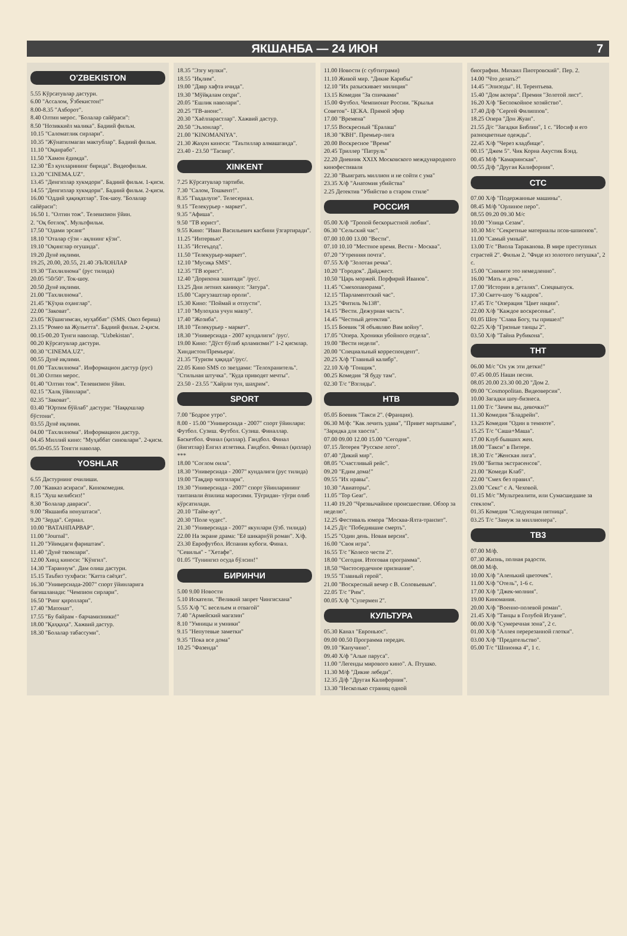ЯКШАНБА — 24 ИЮН 7
O'ZBEKISTON
5.55 Кўрсатувлар дастури.
6.00 "Ассалом, Ўзбекистон!"
8.00-8.35 "Ахборот".
8.40 Олтин мерос. "Болалар сайёраси":
8.50 "Нозиккиёл малика". Бадиий фильм.
10.15 "Саломатлик сирлари".
10.35 "Жўнатилмаган мактублар". Бадиий фильм.
11.10 "Оқанрабо".
11.50 "Хамон ёдимда".
12.30 "Ёз кунларининг бирида". Видеофильм.
13.20 "CINEMA.UZ".
13.45 "Денгизлар хукмдори". Бадиий фильм. 1-қисм.
14.55 "Денгизлар хукмдори". Бадиий фильм. 2-қисм.
16.00 "Оддий ҳақиқатлар". Ток-шоу. "Болалар сайёраси":
16.50 1. "Олтин тож". Телевизион ўйин.
2. "Оқ ботлоқ". Мультфильм.
17.50 "Одами эрсанг"
18.10 "Оталар сўзи - ақлнинг кўзи".
19.10 "Оқинглар огушида".
19.20 Дунё иқлими.
19.25, 20.00, 20.55, 21.40 ЭЪЛОНЛАР
19.30 "Тахлилнома" (рус тилида)
20.05 "50/50". Ток-шоу.
20.50 Дунё иқлими.
21.00 "Тахлилнома".
21.45 "Кўҳна оҳанглар".
22.00 "Заковат".
23.05 "Кўшигимсан, муҳаббат" (SMS. Овоз бериш)
23.15 "Ромео ва Жульетта". Бадиий фильм. 2-қисм.
00.15-00.20 Тунги наволар. "Uzbekistan".
00.20 Кўрсатувлар дастури.
00.30 "CINEMA.UZ".
00.55 Дунё иқлими.
01.00 "Тахлилнома". Информацион дастур (рус)
01.30 Олтин мерос.
01.40 "Олтин тож". Телевизион ўйин.
02.15 "Халқ ўйинлари".
02.35 "Заковат".
03.40 "Юртим бўйлаб" дастури: "Наққошлар бўстони".
03.55 Дунё иқлими.
04.00 "Тахлилнома". Информацион дастур.
04.45 Миллий кино: "Муҳаббат синовлари". 2-қисм.
05.50-05.55 Тонгги наволар.
YOSHLAR
6.55 Дастурнинг очилиши.
7.00 "Кавказ асираси". Кинокомедия.
8.15 "Хуш келибсиз!"
8.30 "Болалар давраси".
9.00 "Якшанба нонуштаси".
9.20 "Зерда". Сериал.
10.00 "ВАТАНПАРВАР".
11.00 "Journal".
11.20 "Уйимдаги фариштам".
11.40 "Дунё твомлари".
12.00 Хинд киноси: "Кўнгил".
14.30 "Тараннум". Дам олиш дастури.
15.15 Таъбиз тухфаси: "Катта саёҳат".
16.30 "Универсиада-2007" спорт ўйинларига бағишланади: "Чемпион сирлари".
16.50 "Ринг қироллари".
17.40 "Матонат".
17.55 "Бу байрам - барчамизники!"
18.00 "Қаҳқаҳа". Хажвий дастур.
18.30 "Болалар табассуми".
18.35 "Эзгу мулки".
18.55 "Иқлим".
19.00 "Давр хафта ичида".
19.30 "Мўйқалам сеҳри".
20.05 "Ешлик наволари".
20.25 "ТВ-анонс".
20.30 "Хаёлпарастлар". Хажвий дастур.
20.50 "Эълонлар".
21.00 "KINOMANIYA".
21.30 Жаҳон киноси: "Таътиллар алмашганда".
23.40 - 23.50 "Тасвир".
XINKENT
7.25 Кўрсатувлар тартиби.
7.30 "Салом, Тошкент!".
8.35 "Гвадалупе". Телесериал.
9.15 "Телекурьер - маркет".
9.35 "Афиша".
9.50 "ТВ юрист".
9.55 Кино: "Иван Васильевич касбини ўзгартиради".
11.25 "Интервью".
11.35 "Истеъдод".
11.50 "Телекурьер-маркет".
12.10 "Мусиқа SMS".
12.35 "ТВ юрист".
12.40 "Дорихона эшитади" /рус/.
13.25 Дни летних каникул: "Затура".
15.00 "Саргузаштлар ороли".
15.30 Кино: "Поймай и отпусти".
17.10 "Мулоҳаза учун мавзу".
17.40 "Жозиба".
18.10 "Телекурьер - маркет".
18.30 "Универсиада - 2007 кундалиги" /рус/.
19.00 Кино: "Дўст бўлиб қоламизми?" 1-2 қисмлар. Хиндистон/Премьера/.
21.35 "Туризм ҳақида"/рус/.
22.05 Кино SMS со звездами: "Телохранитель". "Стильная штучка". "Куда приводят мечты".
23.50 - 23.55 "Хайрли тун, шаҳрим".
SPORT
7.00 "Бодрое утро".
8.00 - 15.00 "Универсиада - 2007" спорт ўйинлари: Футбол. Сузиш. Футбол. Сузиш. Финаллар. Баскетбол. Финал (қизлар). Гандбол. Финал (йигитлар) Енгил атлетика. Гандбол. Финал (қизлар)
***
18.00 "Соғлом оила".
18.30 "Универсиада - 2007" кундалиги (рус тилида)
19.00 "Тақдир чизгилари".
19.30 "Универсиада - 2007" спорт ўйинларининг тантанали ёпилиш маросими. Тўғридан- тўғри олиб кўрсатилади.
20.10 "Тайм-аут".
20.30 "Поле чудес".
21.30 "Универсиада - 2007" якунлари (ўзб. тилида)
22.00 На экране драма: "Её шикарнўй роман". Х/ф.
23.30 Еврофутбол. Испания кубоги. Финал. "Севилья" - "Хетафе".
01.05 "Тунингиз осуда бўлсин!"
БИРИНЧИ
5.00 9.00 Новости
5.10 Искатели. "Великий запрет Чингисхана"
5.55 Х/ф "С весельем и отвагой"
7.40 "Армейский магазин"
8.10 "Умницы и умники"
9.15 "Непутевые заметки"
9.35 "Пока все дома"
10.25 "Фазенда"
11.00 Новости (с субтитрами)
11.10 Живой мир. "Дикие Карибы"
12.10 "Их разыскивает милиция"
13.15 Комедия "За спичками"
15.00 Футбол. Чемпионат России. "Крылья Советов"- ЦСКА. Прямой эфир
17.00 "Времена"
17.55 Воскресный "Ералаш"
18.30 "КВН". Премьер-лига
20.00 Воскресное "Время"
20.45 Триллер "Патруль"
22.20 Дневник XXIX Московского международного кинофестиваля
22.30 "Выиграть миллион и не сойти с ума"
23.35 Х/ф "Анатомия убийства"
2.25 Детектив "Убийство в старом стиле"
РОССИЯ
05.00 Х/ф "Тропой бескорыстной любви".
06.30 "Сельский час".
07.00 10.00 13.00 "Вести".
07.10 10.10 "Местное время. Вести - Москва".
07.20 "Утренняя почта".
07.55 Х/ф "Золотая речка".
10.20 "Городок". Дайджест.
10.50 "Царь моржей. Порфирий Иванов".
11.45 "Смехопанорама".
12.15 "Парламентский час".
13.25 "Фитиль №138".
14.15 "Вести. Дежурная часть".
14.45 "Честный детектив".
15.15 Боевик "Я объявляю Вам войну".
17.05 "Опера. Хроники убойного отдела".
19.00 "Вести недели".
20.00 "Специальный корреспондент".
20.25 Х/ф "Главный калибр".
22.10 Х/ф "Гонщик".
00.25 Комедия "Я буду там".
02.30 Т/с "Взгляды".
НТВ
05.05 Боевик "Такси 2". (Франция).
06.30 М/ф: "Как лечить удава", "Привет мартышке", "Зарядка для хвоста".
07.00 09.00 12.00 15.00 "Сегодня".
07.15 Лотерея "Русское лото".
07.40 "Дикий мир".
08.05 "Счастливый рейс".
09.20 "Едим дома!"
09.55 "Их нравы".
10.30 "Авиаторы".
11.05 "Top Gear".
11.40 19.20 "Чрезвычайное происшествие. Обзор за неделю".
12.25 Фестиваль юмора "Москва-Ялта-транзит".
14.25 Д/с "Победившие смерть".
15.25 "Один день. Новая версия".
16.00 "Своя игра".
16.55 Т/с "Колесо чести 2".
18.00 "Сегодня. Итоговая программа".
18.50 "Чистосердечное признание".
19.55 "Главный герой".
21.00 "Воскресный вечер с В. Соловьевым".
22.05 Т/с "Рим".
00.05 Х/ф "Супермен 2".
КУЛЬТУРА
05.30 Канал "Евроньюс".
09.00 00.50 Программа передач.
09.10 "Капучино".
09.40 Х/ф "Алые паруса".
11.00 "Легенды мирового кино". А. Птушко.
11.30 М/ф "Дикие лебеди".
12.35 Д/ф "Другая Калифорния".
13.30 "Несколько страниц одной
биографии. Михаил Пиотровский". Пер. 2.
14.00 "Что делать?"
14.45 "Эпизоды". Н. Терентьева.
15.40 "Дом актера". Премия "Золотой лист".
16.20 Х/ф "Беспокойное хозяйство".
17.40 Д/ф "Сергей Филиппов".
18.25 Опера "Дон Жуан".
21.55 Д/с "Загадки Библии", 1 с. "Иосиф и его разноцветные одежды".
22.45 Х/ф "Через кладбище".
00.15 "Джем 5". Чик Корна Акустик Бэнд.
00.45 М/ф "Камаринская".
00.55 Д/ф "Другая Калифорния".
СТС
07.00 Х/ф "Подержанные машины".
08.45 М/ф "Орлиное перо".
08.55 09.20 09.30 М/с
10.00 "Улица Сезам".
10.30 М/с "Секретные материалы псов-шпионов".
11.00 "Самый умный".
13.00 Т/с "Виола Тараканова. В мире преступных страстей 2". Фильм 2. "Фиде из золотого петушка", 2 с.
15.00 "Снимите это немедленно".
16.00 "Мать и дочь".
17.00 "Истории в деталях". Спецвыпуск.
17.30 Скетч-шоу "6 кадров".
17.45 Т/с "Операция "Цвет нации".
22.00 Х/ф "Каждое воскресенье".
01.05 Шоу "Слава Богу, ты пришел!"
02.25 Х/ф "Грязные танцы 2".
03.50 Х/ф "Тайна Рубикона".
ТНТ
06.00 М/с "Ох уж эти детки!"
07.45 00.05 Наши песни.
08.05 20.00 23.30 00.20 "Дом 2.
09.00 "Cosmopolitan. Видеоверсия".
10.00 Загадки шоу-бизнеса.
11.00 Т/с "Зачем вы, девочки?"
11.30 Комедия "Бладрейн".
13.25 Комедия "Один в темноте".
15.25 Т/с "Саша+Маша".
17.00 Клуб бывших жен.
18.00 "Такси" в Питере.
18.30 Т/с "Женская лига".
19.00 "Битва экстрасенсов".
21.00 "Комеди Клаб".
22.00 "Смех без правил".
23.00 "Секс" с А. Чеховой.
01.15 М/с "Мультреалити, или Сумасшедшие за стеклом".
01.35 Комедия "Следующая пятница".
03.25 Т/с "Замуж за миллионера".
ТВ3
07.00 М/ф.
07.30 Жизнь, полная радости.
08.00 М/ф.
10.00 Х/ф "Аленький цветочек".
11.00 Х/ф "Отель", 1-6 с.
17.00 Х/ф "Джек-молния".
19.00 Киномания.
20.00 Х/ф "Военно-полевой роман".
21.45 Х/ф "Танцы в Голубой Игуане".
00.00 Х/ф "Сумеречная зона", 2 с.
01.00 Х/ф "Аллея перерезанной глотки".
03.00 Х/ф "Предательство".
05.00 Т/с "Шпионка 4", 1 с.